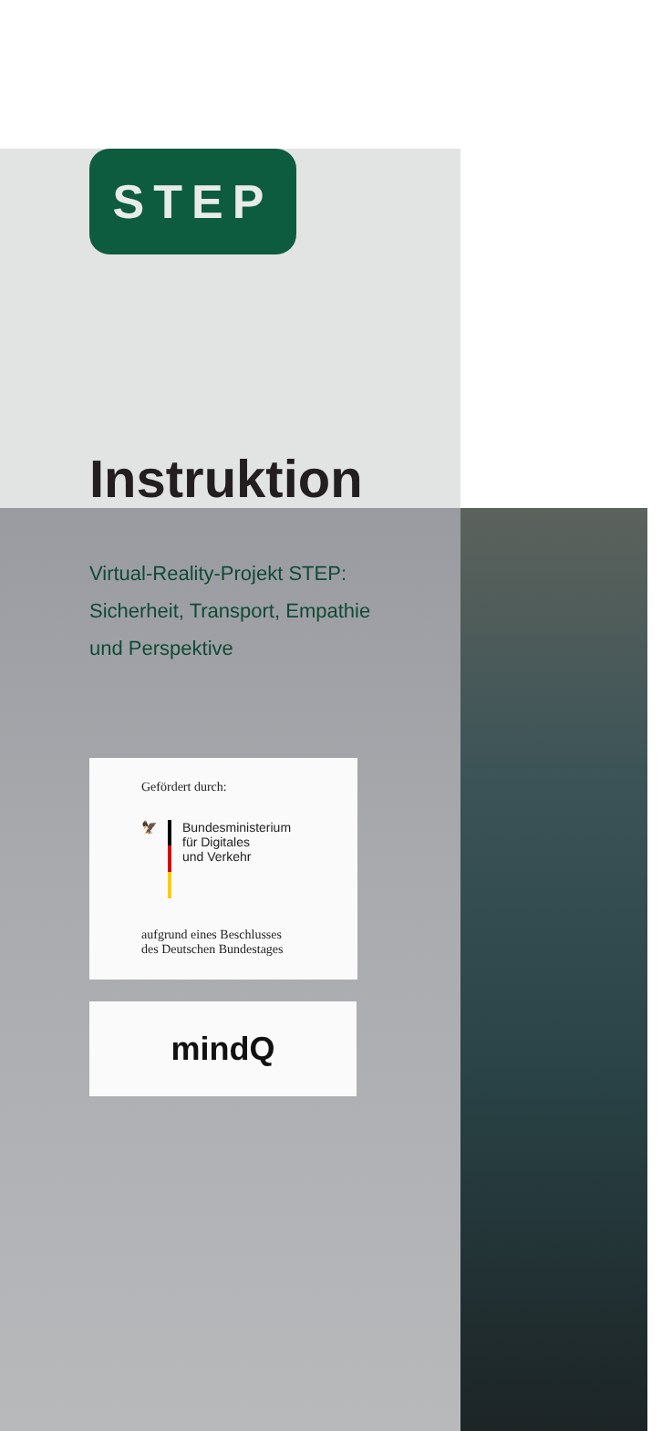STEP
Instruktion
Virtual-Reality-Projekt STEP:
Sicherheit, Transport, Empathie
und Perspektive
Gefördert durch:
🦅
Bundesministerium
für Digitales
und Verkehr
aufgrund eines Beschlusses
des Deutschen Bundestages
mindQ